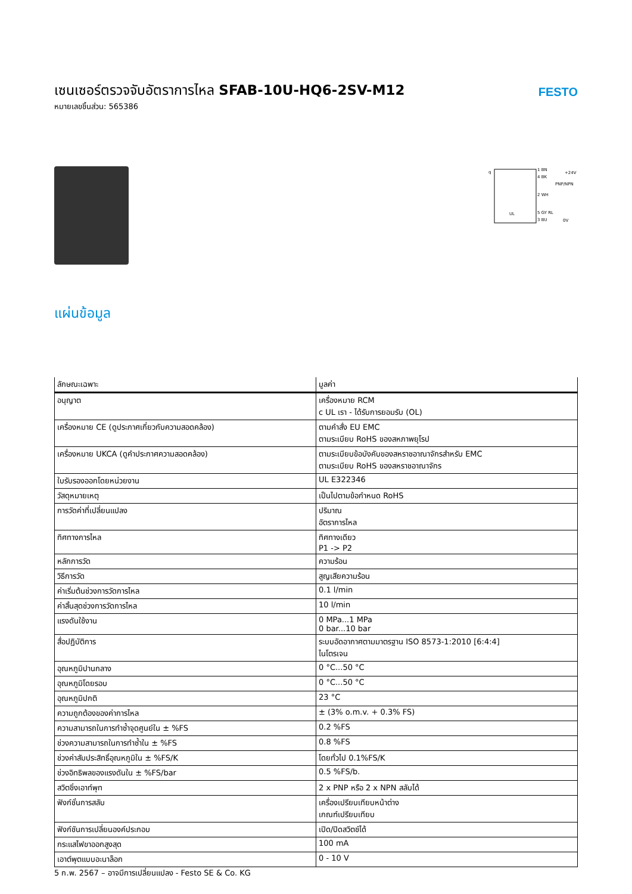เซนเซอร์ตรวจจับอัตราการไหล SFAB-10U-HQ6-2SV-M12
หมายเลขชิ้นส่วน: 565386
FESTO
q
1 BN
4 BK
2 WH
5 GY RL
3 BU
+24V
PNP/NPN
0V
UL
แผ่นข้อมูล
| ลักษณะเฉพาะ | มูลค่า |
| --- | --- |
| อนุญาต | เครื่องหมาย RCM c UL เรา - ได้รับการยอมรับ (OL) |
| เครื่องหมาย CE (ดูประกาศเกี่ยวกับความสอดคล้อง) | ตามคำสั่ง EU EMC ตามระเบียบ RoHS ของสหภาพยุโรป |
| เครื่องหมาย UKCA (ดูคำประกาศความสอดคล้อง) | ตามระเบียบข้อบังคับของสหราชอาณาจักรสำหรับ EMC ตามระเบียบ RoHS ของสหราชอาณาจักร |
| ใบรับรองออกโดยหน่วยงาน | UL E322346 |
| วัสดุหมายเหตุ | เป็นไปตามข้อกำหนด RoHS |
| การวัดค่าที่เปลี่ยนแปลง | ปริมาณ อัตราการไหล |
| ทิศทางการไหล | ทิศทางเดียว P1 -> P2 |
| หลักการวัด | ความร้อน |
| วิธีการวัด | สูญเสียความร้อน |
| ค่าเริ่มต้นช่วงการวัดการไหล | 0.1 l/min |
| ค่าสิ้นสุดช่วงการวัดการไหล | 10 l/min |
| แรงดันใช้งาน | 0 MPa...1 MPa 0 bar...10 bar |
| สื่อปฏิบัติการ | ระบบอัดอากาศตามมาตรฐาน ISO 8573-1:2010 [6:4:4] ไนโตรเจน |
| อุณหภูมิปานกลาง | 0 °C...50 °C |
| อุณหภูมิโดยรอบ | 0 °C...50 °C |
| อุณหภูมิปกติ | 23 °C |
| ความถูกต้องของค่าการไหล | ± (3% o.m.v. + 0.3% FS) |
| ความสามารถในการทำซ้ำจุดศูนย์ใน ± %FS | 0.2 %FS |
| ช่วงความสามารถในการทำซ้ำใน ± %FS | 0.8 %FS |
| ช่วงค่าสัมประสิทธิ์อุณหภูมิใน ± %FS/K | โดยทั่วไป 0.1%FS/K |
| ช่วงอิทธิพลของแรงดันใน ± %FS/bar | 0.5 %FS/b. |
| สวิตชิ่งเอาท์พุท | 2 x PNP หรือ 2 x NPN สลับได้ |
| ฟังก์ชั่นการสลับ | เครื่องเปรียบเทียบหน้าต่าง เกณฑ์เปรียบเทียบ |
| ฟังก์ชันการเปลี่ยนองค์ประกอบ | เปิด/ปิดสวิตช์ได้ |
| กระแสไฟขาออกสูงสุด | 100 mA |
| เอาต์พุตแบบอะนาล็อก | 0 - 10 V |
5 ก.พ. 2567 – อาจมีการเปลี่ยนแปลง - Festo SE & Co. KG